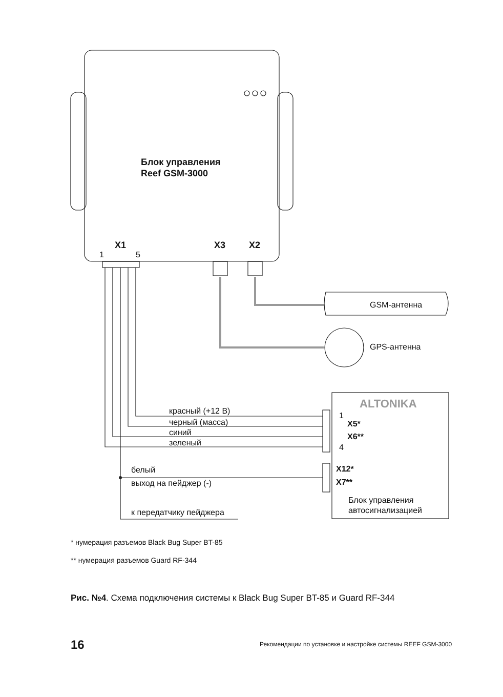Блок управления
Reef GSM-3000
X1
1 5
X3 X2
GSM-антенна
GPS-антенна
ALTONIKA
красный (+12 В)
черный (масса)
синий
зеленый
1
X5*
X6**
4
белый
выход на пейджер (-)
X12*
X7**
Блок управления
автосигнализацией
к передатчику пейджера
* нумерация разъемов Black Bug Super BT-85
** нумерация разъемов Guard RF-344
Рис. №4. Схема подключения системы к Black Bug Super BT-85 и Guard RF-344
16 Рекомендации по установке и настройке системы REEF GSM-3000